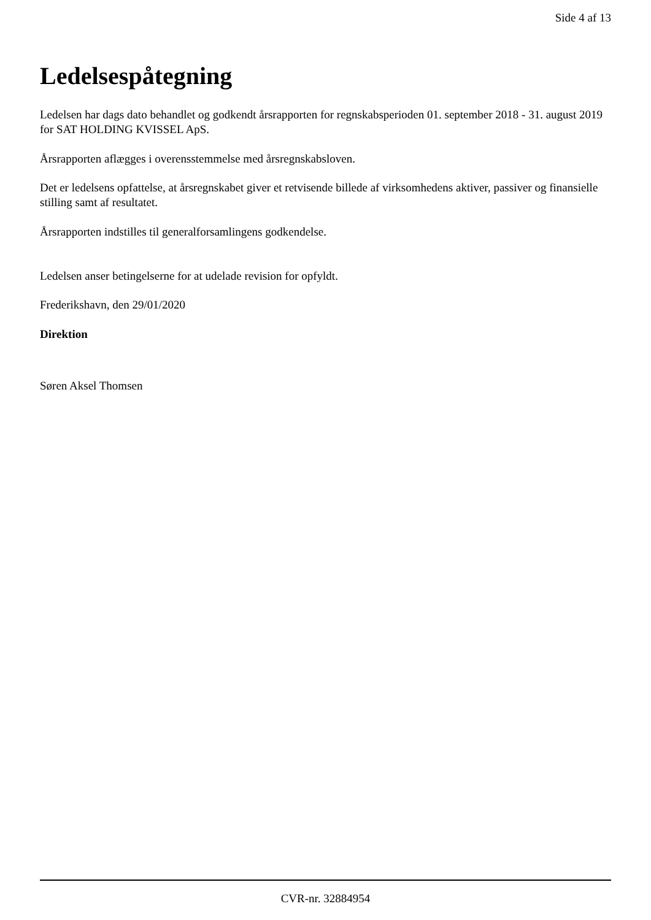Side 4 af 13
Ledelsespåtegning
Ledelsen har dags dato behandlet og godkendt årsrapporten for regnskabsperioden 01. september 2018 - 31. august 2019 for SAT HOLDING KVISSEL ApS.
Årsrapporten aflægges i overensstemmelse med årsregnskabsloven.
Det er ledelsens opfattelse, at årsregnskabet giver et retvisende billede af virksomhedens aktiver, passiver og finansielle stilling samt af resultatet.
Årsrapporten indstilles til generalforsamlingens godkendelse.
Ledelsen anser betingelserne for at udelade revision for opfyldt.
Frederikshavn, den 29/01/2020
Direktion
Søren Aksel Thomsen
CVR-nr. 32884954